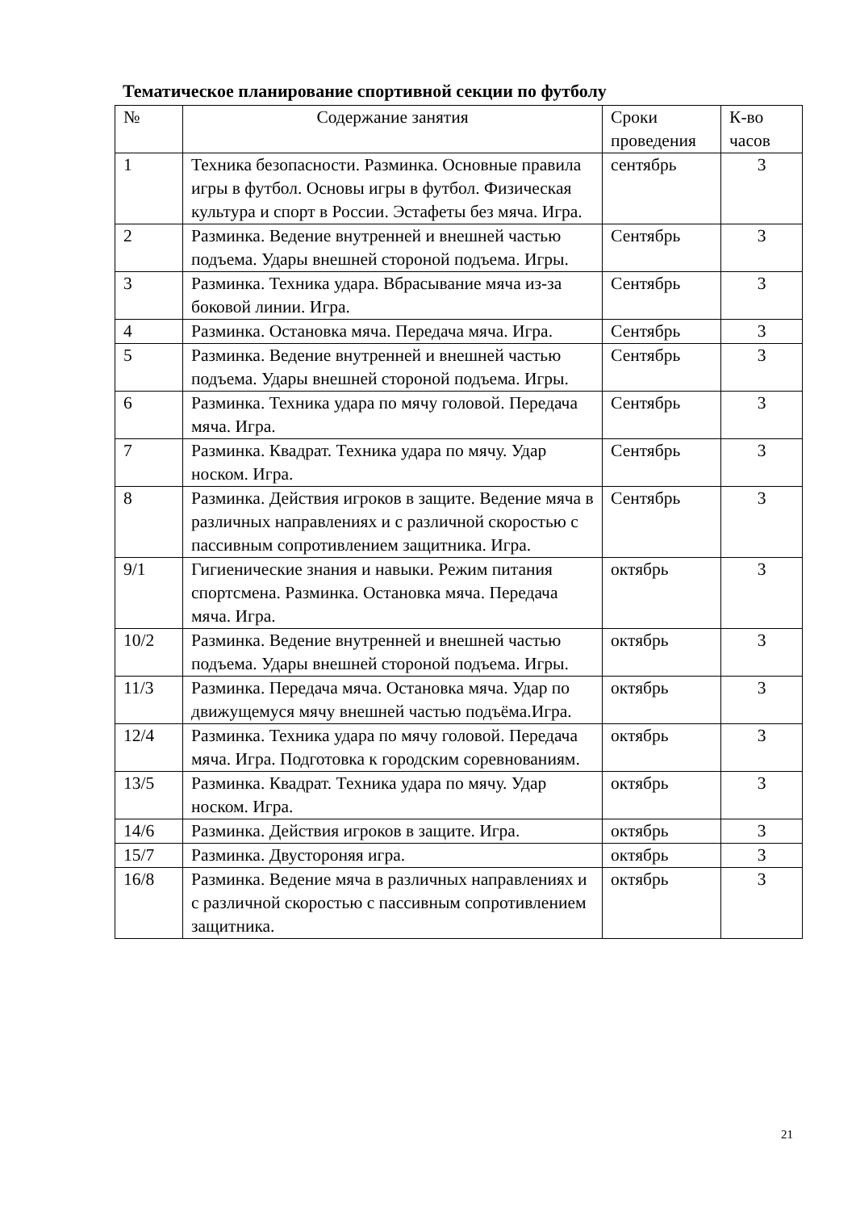Тематическое планирование спортивной секции по футболу
| № | Содержание занятия | Сроки проведения | К-во часов |
| 1 | Техника безопасности. Разминка. Основные правила игры в футбол. Основы игры в футбол. Физическая культура и спорт в России. Эстафеты без мяча. Игра. | сентябрь | 3 |
| 2 | Разминка. Ведение внутренней и внешней частью подъема. Удары внешней стороной подъема. Игры. | Сентябрь | 3 |
| 3 | Разминка. Техника удара. Вбрасывание мяча из-за боковой линии. Игра. | Сентябрь | 3 |
| 4 | Разминка. Остановка мяча. Передача мяча. Игра. | Сентябрь | 3 |
| 5 | Разминка. Ведение внутренней и внешней частью подъема. Удары внешней стороной подъема. Игры. | Сентябрь | 3 |
| 6 | Разминка. Техника удара по мячу головой. Передача мяча. Игра. | Сентябрь | 3 |
| 7 | Разминка. Квадрат. Техника удара по мячу. Удар носком. Игра. | Сентябрь | 3 |
| 8 | Разминка. Действия игроков в защите. Ведение мяча в различных направлениях и с различной скоростью с пассивным сопротивлением защитника. Игра. | Сентябрь | 3 |
| 9/1 | Гигиенические знания и навыки. Режим питания спортсмена. Разминка. Остановка мяча. Передача мяча. Игра. | октябрь | 3 |
| 10/2 | Разминка. Ведение внутренней и внешней частью подъема. Удары внешней стороной подъема. Игры. | октябрь | 3 |
| 11/3 | Разминка. Передача мяча. Остановка мяча. Удар по движущемуся мячу внешней частью подъёма.Игра. | октябрь | 3 |
| 12/4 | Разминка. Техника удара по мячу головой. Передача мяча. Игра. Подготовка к городским соревнованиям. | октябрь | 3 |
| 13/5 | Разминка. Квадрат. Техника удара по мячу. Удар носком. Игра. | октябрь | 3 |
| 14/6 | Разминка. Действия игроков в защите. Игра. | октябрь | 3 |
| 15/7 | Разминка. Двустороняя игра. | октябрь | 3 |
| 16/8 | Разминка. Ведение мяча в различных направлениях и с различной скоростью с пассивным сопротивлением защитника. | октябрь | 3 |
21